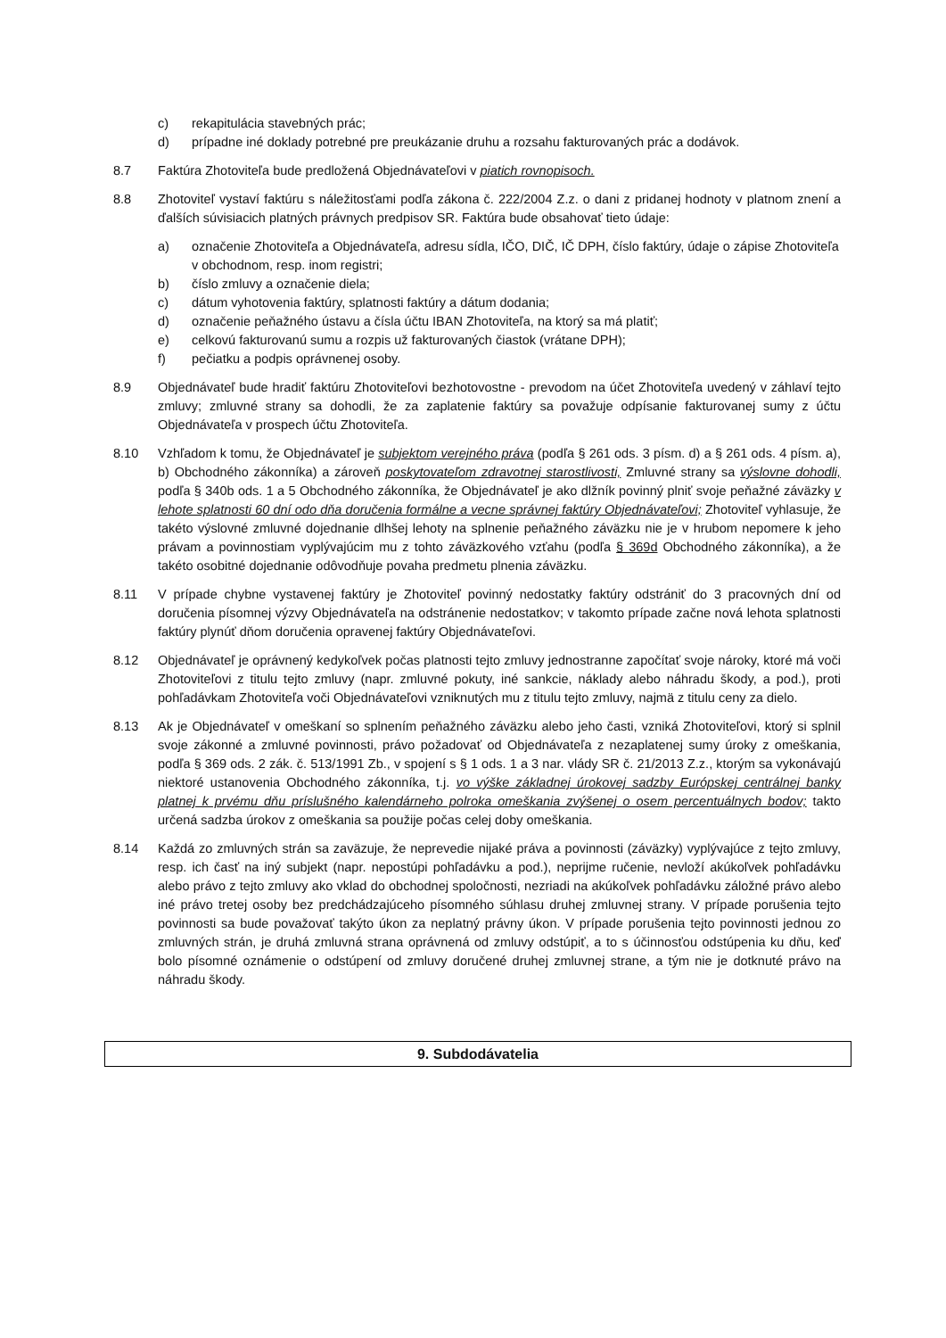c) rekapitulácia stavebných prác;
d) prípadne iné doklady potrebné pre preukázanie druhu a rozsahu fakturovaných prác a dodávok.
8.7 Faktúra Zhotoviteľa bude predložená Objednávateľovi v piatich rovnopisoch.
8.8 Zhotoviteľ vystaví faktúru s náležitosťami podľa zákona č. 222/2004 Z.z. o dani z pridanej hodnoty v platnom znení a ďalších súvisiacich platných právnych predpisov SR. Faktúra bude obsahovať tieto údaje:
a) označenie Zhotoviteľa a Objednávateľa, adresu sídla, IČO, DIČ, IČ DPH, číslo faktúry, údaje o zápise Zhotoviteľa v obchodnom, resp. inom registri;
b) číslo zmluvy a označenie diela;
c) dátum vyhotovenia faktúry, splatnosti faktúry a dátum dodania;
d) označenie peňažného ústavu a čísla účtu IBAN Zhotoviteľa, na ktorý sa má platiť;
e) celkovú fakturovanú sumu a rozpis už fakturovaných čiastok (vrátane DPH);
f) pečiatku a podpis oprávnenej osoby.
8.9 Objednávateľ bude hradiť faktúru Zhotoviteľovi bezhotovostne - prevodom na účet Zhotoviteľa uvedený v záhlaví tejto zmluvy; zmluvné strany sa dohodli, že za zaplatenie faktúry sa považuje odpísanie fakturovanej sumy z účtu Objednávateľa v prospech účtu Zhotoviteľa.
8.10 Vzhľadom k tomu, že Objednávateľ je subjektom verejného práva (podľa § 261 ods. 3 písm. d) a § 261 ods. 4 písm. a), b) Obchodného zákonníka) a zároveň poskytovateľom zdravotnej starostlivosti, Zmluvné strany sa výslovne dohodli, podľa § 340b ods. 1 a 5 Obchodného zákonníka, že Objednávateľ je ako dlžník povinný plniť svoje peňažné záväzky v lehote splatnosti 60 dní odo dňa doručenia formálne a vecne správnej faktúry Objednávateľovi; Zhotoviteľ vyhlasuje, že takéto výslovné zmluvné dojednanie dlhšej lehoty na splnenie peňažného záväzku nie je v hrubom nepomere k jeho právam a povinnostiam vyplývajúcim mu z tohto záväzkového vzťahu (podľa § 369d Obchodného zákonníka), a že takéto osobitné dojednanie odôvodňuje povaha predmetu plnenia záväzku.
8.11 V prípade chybne vystavenej faktúry je Zhotoviteľ povinný nedostatky faktúry odstrániť do 3 pracovných dní od doručenia písomnej výzvy Objednávateľa na odstránenie nedostatkov; v takomto prípade začne nová lehota splatnosti faktúry plynúť dňom doručenia opravenej faktúry Objednávateľovi.
8.12 Objednávateľ je oprávnený kedykoľvek počas platnosti tejto zmluvy jednostranne započítať svoje nároky, ktoré má voči Zhotoviteľovi z titulu tejto zmluvy (napr. zmluvné pokuty, iné sankcie, náklady alebo náhradu škody, a pod.), proti pohľadávkam Zhotoviteľa voči Objednávateľovi vzniknutých mu z titulu tejto zmluvy, najmä z titulu ceny za dielo.
8.13 Ak je Objednávateľ v omeškaní so splnením peňažného záväzku alebo jeho časti, vzniká Zhotoviteľovi, ktorý si splnil svoje zákonné a zmluvné povinnosti, právo požadovať od Objednávateľa z nezaplatenej sumy úroky z omeškania, podľa § 369 ods. 2 zák. č. 513/1991 Zb., v spojení s § 1 ods. 1 a 3 nar. vlády SR č. 21/2013 Z.z., ktorým sa vykonávajú niektoré ustanovenia Obchodného zákonníka, t.j. vo výške základnej úrokovej sadzby Európskej centrálnej banky platnej k prvému dňu príslušného kalendárneho polroka omeškania zvýšenej o osem percentuálnych bodov; takto určená sadzba úrokov z omeškania sa použije počas celej doby omeškania.
8.14 Každá zo zmluvných strán sa zaväzuje, že neprevedie nijaké práva a povinnosti (záväzky) vyplývajúce z tejto zmluvy, resp. ich časť na iný subjekt (napr. nepostúpi pohľadávku a pod.), neprijme ručenie, nevloží akúkoľvek pohľadávku alebo právo z tejto zmluvy ako vklad do obchodnej spoločnosti, nezriadi na akúkoľvek pohľadávku záložné právo alebo iné právo tretej osoby bez predchádzajúceho písomného súhlasu druhej zmluvnej strany. V prípade porušenia tejto povinnosti sa bude považovať takýto úkon za neplatný právny úkon. V prípade porušenia tejto povinnosti jednou zo zmluvných strán, je druhá zmluvná strana oprávnená od zmluvy odstúpiť, a to s účinnosťou odstúpenia ku dňu, keď bolo písomné oznámenie o odstúpení od zmluvy doručené druhej zmluvnej strane, a tým nie je dotknuté právo na náhradu škody.
9. Subdodávatelia